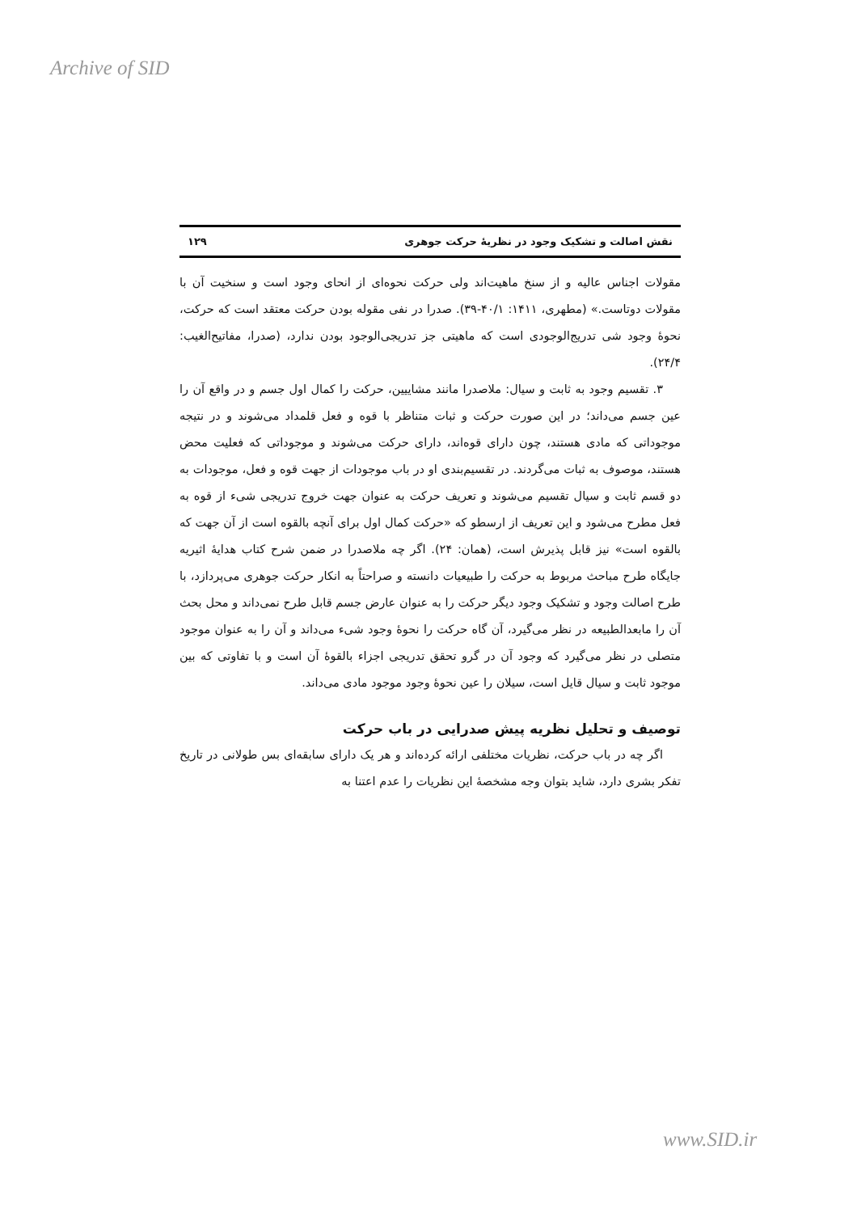Archive of SID
نقش اصالت و تشکیک وجود در نظریهٔ حرکت جوهری ۱۲۹
مقولات اجناس عالیه و از سنخ ماهیت‌اند ولی حرکت نحوه‌ای از انحای وجود است و سنخیت آن با مقولات دوتاست.» (مطهری، ۱۴۱۱: ۴۰/۱-۳۹). صدرا در نفی مقوله بودن حرکت معتقد است که حرکت، نحوهٔ وجود شی تدریج‌الوجودی است که ماهیتی جز تدریجی‌الوجود بودن ندارد، (صدرا، مفاتیح‌الغیب: ۲۴/۴).
۳. تقسیم وجود به ثابت و سیال: ملاصدرا مانند مشاییین، حرکت را کمال اول جسم و در واقع آن را عین جسم می‌داند؛ در این صورت حرکت و ثبات متناظر با قوه و فعل قلمداد می‌شوند و در نتیجه موجوداتی که مادی هستند، چون دارای قوه‌اند، دارای حرکت می‌شوند و موجوداتی که فعلیت محض هستند، موصوف به ثبات می‌گردند. در تقسیم‌بندی او در باب موجودات از جهت قوه و فعل، موجودات به دو قسم ثابت و سیال تقسیم می‌شوند و تعریف حرکت به عنوان جهت خروج تدریجی شیء از قوه به فعل مطرح می‌شود و این تعریف از ارسطو که «حرکت کمال اول برای آنچه بالقوه است از آن جهت که بالقوه است» نیز قابل پذیرش است، (همان: ۲۴). اگر چه ملاصدرا در ضمن شرح کتاب هدایهٔ اثیریه جایگاه طرح مباحث مربوط به حرکت را طبیعیات دانسته و صراحتاً به انکار حرکت جوهری می‌پردازد، با طرح اصالت وجود و تشکیک وجود دیگر حرکت را به عنوان عارض جسم قابل طرح نمی‌داند و محل بحث آن را مابعدالطبیعه در نظر می‌گیرد، آن گاه حرکت را نحوهٔ وجود شیء می‌داند و آن را به عنوان موجود متصلی در نظر می‌گیرد که وجود آن در گرو تحقق تدریجی اجزاء بالقوهٔ آن است و با تفاوتی که بین موجود ثابت و سیال قایل است، سیلان را عین نحوهٔ وجود موجود مادی می‌داند.
توصیف و تحلیل نظریه پیش صدرایی در باب حرکت
اگر چه در باب حرکت، نظریات مختلفی ارائه کرده‌اند و هر یک دارای سابقه‌ای بس طولانی در تاریخ تفکر بشری دارد، شاید بتوان وجه مشخصهٔ این نظریات را عدم اعتنا به
www.SID.ir